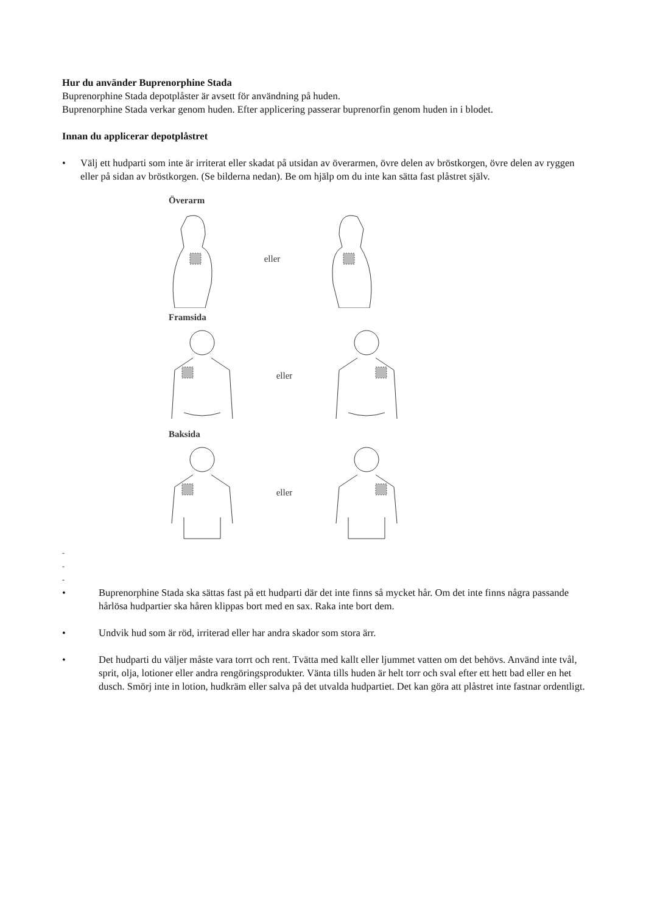Hur du använder Buprenorphine Stada
Buprenorphine Stada depotplåster är avsett för användning på huden.
Buprenorphine Stada verkar genom huden. Efter applicering passerar buprenorfin genom huden in i blodet.
Innan du applicerar depotplåstret
• Välj ett hudparti som inte är irriterat eller skadat på utsidan av överarmen, övre delen av bröstkorgen, övre delen av ryggen eller på sidan av bröstkorgen. (Se bilderna nedan). Be om hjälp om du inte kan sätta fast plåstret själv.
Överarm
eller
Framsida
eller
Baksida
eller
-
-
-
• Buprenorphine Stada ska sättas fast på ett hudparti där det inte finns så mycket hår. Om det inte finns några passande hårlösa hudpartier ska håren klippas bort med en sax. Raka inte bort dem.
• Undvik hud som är röd, irriterad eller har andra skador som stora ärr.
• Det hudparti du väljer måste vara torrt och rent. Tvätta med kallt eller ljummet vatten om det behövs. Använd inte tvål, sprit, olja, lotioner eller andra rengöringsprodukter. Vänta tills huden är helt torr och sval efter ett hett bad eller en het dusch. Smörj inte in lotion, hudkräm eller salva på det utvalda hudpartiet. Det kan göra att plåstret inte fastnar ordentligt.